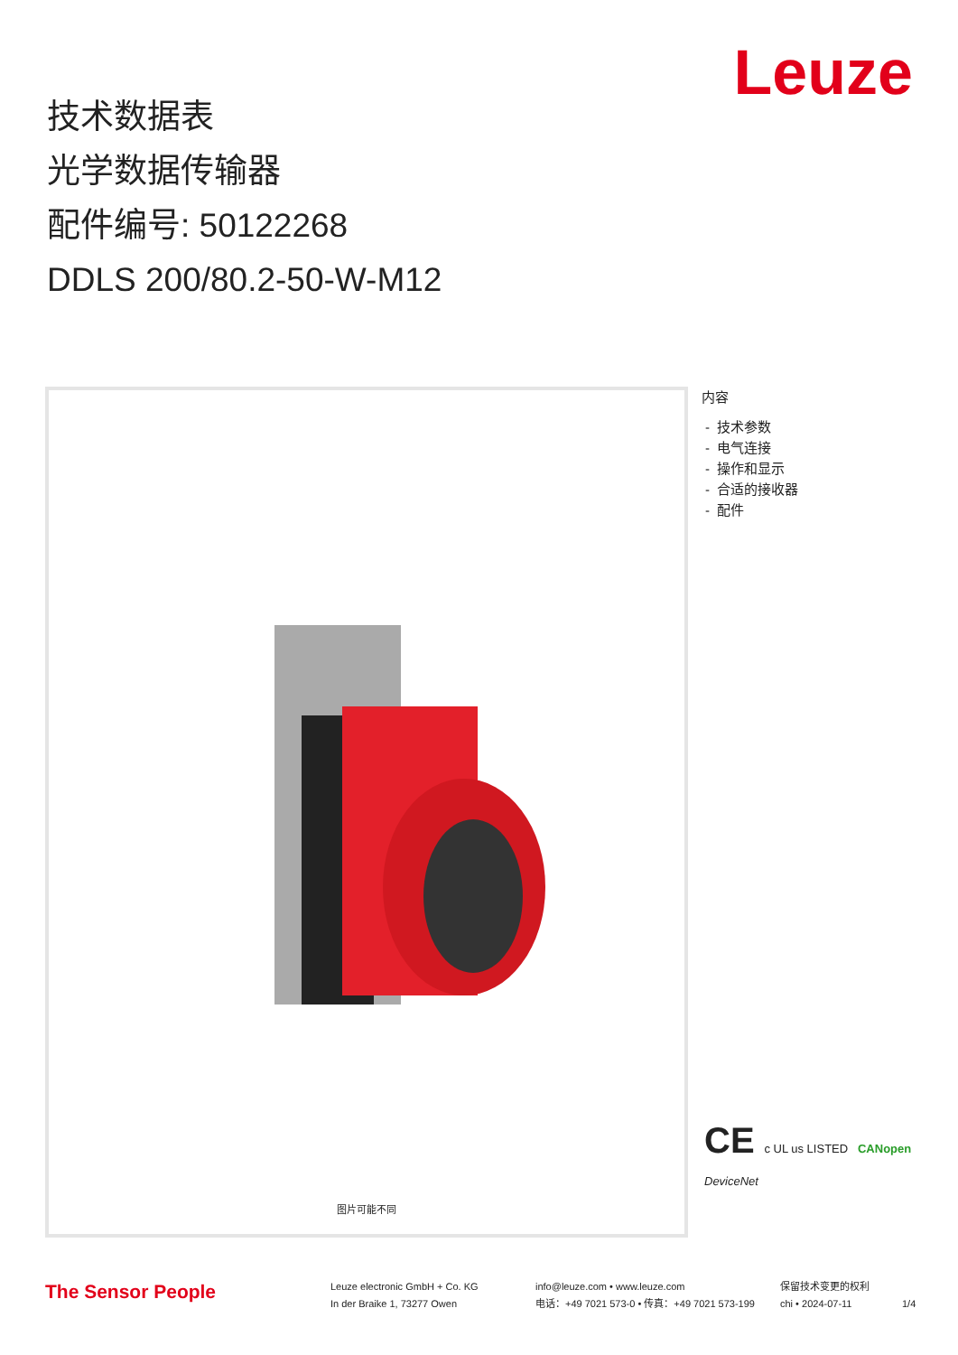Leuze
技术数据表
光学数据传输器
配件编号: 50122268
DDLS 200/80.2-50-W-M12
图片可能不同
内容
- 技术参数
- 电气连接
- 操作和显示
- 合适的接收器
- 配件
CE c UL us LISTED CANopen
DeviceNet
The Sensor People
Leuze electronic GmbH + Co. KG
In der Braike 1, 73277 Owen
info@leuze.com • www.leuze.com
电话：+49 7021 573-0 • 传真：+49 7021 573-199
保留技术变更的权利
chi • 2024-07-11
1/4